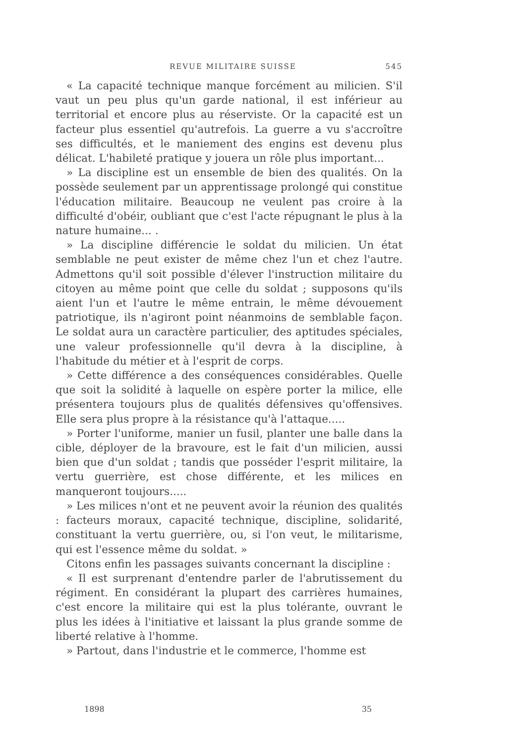REVUE MILITAIRE SUISSE 545
« La capacité technique manque forcément au milicien. S'il vaut un peu plus qu'un garde national, il est inférieur au territorial et encore plus au réserviste. Or la capacité est un facteur plus essentiel qu'autrefois. La guerre a vu s'accroître ses difficultés, et le maniement des engins est devenu plus délicat. L'habileté pratique y jouera un rôle plus important...
» La discipline est un ensemble de bien des qualités. On la possède seulement par un apprentissage prolongé qui constitue l'éducation militaire. Beaucoup ne veulent pas croire à la difficulté d'obéir, oubliant que c'est l'acte répugnant le plus à la nature humaine... .
» La discipline différencie le soldat du milicien. Un état semblable ne peut exister de même chez l'un et chez l'autre. Admettons qu'il soit possible d'élever l'instruction militaire du citoyen au même point que celle du soldat ; supposons qu'ils aient l'un et l'autre le même entrain, le même dévouement patriotique, ils n'agiront point néanmoins de semblable façon. Le soldat aura un caractère particulier, des aptitudes spéciales, une valeur professionnelle qu'il devra à la discipline, à l'habitude du métier et à l'esprit de corps.
» Cette différence a des conséquences considérables. Quelle que soit la solidité à laquelle on espère porter la milice, elle présentera toujours plus de qualités défensives qu'offensives. Elle sera plus propre à la résistance qu'à l'attaque.....
» Porter l'uniforme, manier un fusil, planter une balle dans la cible, déployer de la bravoure, est le fait d'un milicien, aussi bien que d'un soldat ; tandis que posséder l'esprit militaire, la vertu guerrière, est chose différente, et les milices en manqueront toujours.....
» Les milices n'ont et ne peuvent avoir la réunion des qualités : facteurs moraux, capacité technique, discipline, solidarité, constituant la vertu guerrière, ou, si l'on veut, le militarisme, qui est l'essence même du soldat. »
Citons enfin les passages suivants concernant la discipline :
« Il est surprenant d'entendre parler de l'abrutissement du régiment. En considérant la plupart des carrières humaines, c'est encore la militaire qui est la plus tolérante, ouvrant le plus les idées à l'initiative et laissant la plus grande somme de liberté relative à l'homme.
» Partout, dans l'industrie et le commerce, l'homme est
1898 35